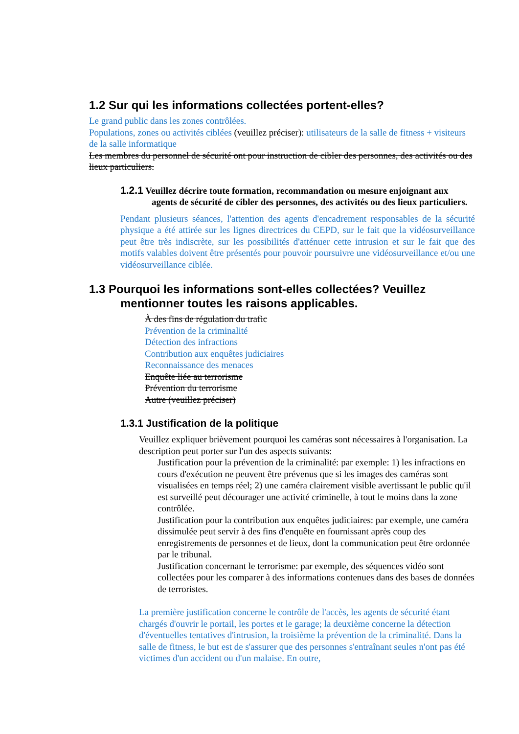1.2 Sur qui les informations collectées portent-elles?
Le grand public dans les zones contrôlées.
Populations, zones ou activités ciblées (veuillez préciser): utilisateurs de la salle de fitness + visiteurs de la salle informatique
Les membres du personnel de sécurité ont pour instruction de cibler des personnes, des activités ou des lieux particuliers.
1.2.1 Veuillez décrire toute formation, recommandation ou mesure enjoignant aux agents de sécurité de cibler des personnes, des activités ou des lieux particuliers.
Pendant plusieurs séances, l'attention des agents d'encadrement responsables de la sécurité physique a été attirée sur les lignes directrices du CEPD, sur le fait que la vidéosurveillance peut être très indiscrète, sur les possibilités d'atténuer cette intrusion et sur le fait que des motifs valables doivent être présentés pour pouvoir poursuivre une vidéosurveillance et/ou une vidéosurveillance ciblée.
1.3 Pourquoi les informations sont-elles collectées? Veuillez mentionner toutes les raisons applicables.
À des fins de régulation du trafic
Prévention de la criminalité
Détection des infractions
Contribution aux enquêtes judiciaires
Reconnaissance des menaces
Enquête liée au terrorisme
Prévention du terrorisme
Autre (veuillez préciser)
1.3.1 Justification de la politique
Veuillez expliquer brièvement pourquoi les caméras sont nécessaires à l'organisation. La description peut porter sur l'un des aspects suivants:
Justification pour la prévention de la criminalité: par exemple: 1) les infractions en cours d'exécution ne peuvent être prévenus que si les images des caméras sont visualisées en temps réel; 2) une caméra clairement visible avertissant le public qu'il est surveillé peut décourager une activité criminelle, à tout le moins dans la zone contrôlée.
Justification pour la contribution aux enquêtes judiciaires: par exemple, une caméra dissimulée peut servir à des fins d'enquête en fournissant après coup des enregistrements de personnes et de lieux, dont la communication peut être ordonnée par le tribunal.
Justification concernant le terrorisme: par exemple, des séquences vidéo sont collectées pour les comparer à des informations contenues dans des bases de données de terroristes.
La première justification concerne le contrôle de l'accès, les agents de sécurité étant chargés d'ouvrir le portail, les portes et le garage; la deuxième concerne la détection d'éventuelles tentatives d'intrusion, la troisième la prévention de la criminalité. Dans la salle de fitness, le but est de s'assurer que des personnes s'entraînant seules n'ont pas été victimes d'un accident ou d'un malaise. En outre,